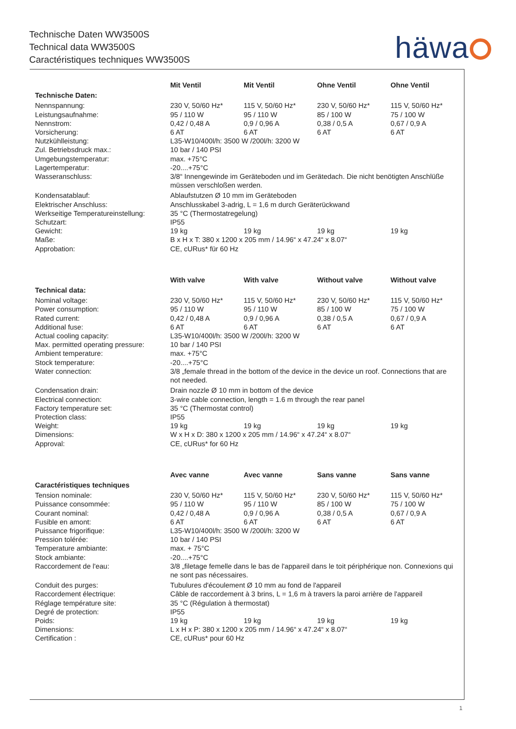Technische Daten WW3500S
Technical data WW3500S
Caractéristiques techniques WW3500S
häwa
| | Mit Ventil | Mit Ventil | Ohne Ventil | Ohne Ventil |
| --- | --- | --- | --- | --- |
| Technische Daten: | | | | |
| Nennspannung: | 230 V, 50/60 Hz* | 115 V, 50/60 Hz* | 230 V, 50/60 Hz* | 115 V, 50/60 Hz* |
| Leistungsaufnahme: | 95 / 110 W | 95 / 110 W | 85 / 100 W | 75 / 100 W |
| Nennstrom: | 0,42 / 0,48 A | 0,9 / 0,96 A | 0,38 / 0,5 A | 0,67 / 0,9 A |
| Vorsicherung: | 6 AT | 6 AT | 6 AT | 6 AT |
| Nutzkühlleistung: | L35-W10/400l/h: 3500 W /200l/h: 3200 W | | | |
| Zul. Betriebsdruck max.: | 10 bar / 140 PSI | | | |
| Umgebungstemperatur: | max. +75°C | | | |
| Lagertemperatur: | -20....+75°C | | | |
| Wasseranschluss: | 3/8“ Innengewinde im Geräteboden und im Gerätedach. Die nicht benötigten Anschlüße müssen verschloßen werden. | | | |
| Kondensatablauf: | Ablaufstutzen Ø 10 mm im Geräteboden | | | |
| Elektrischer Anschluss: | Anschlusskabel 3-adrig, L = 1,6 m durch Geräterückwand | | | |
| Werkseitige Temperatureinstellung: | 35 °C (Thermostatregelung) | | | |
| Schutzart: | IP55 | | | |
| Gewicht: | 19 kg | 19 kg | 19 kg | 19 kg |
| Maße: | B x H x T: 380 x 1200 x 205 mm / 14.96“ x 47.24“ x 8.07“ | | | |
| Approbation: | CE, cURus* für 60 Hz | | | |
| | With valve | With valve | Without valve | Without valve |
| --- | --- | --- | --- | --- |
| Technical data: | | | | |
| Nominal voltage: | 230 V, 50/60 Hz* | 115 V, 50/60 Hz* | 230 V, 50/60 Hz* | 115 V, 50/60 Hz* |
| Power consumption: | 95 / 110 W | 95 / 110 W | 85 / 100 W | 75 / 100 W |
| Rated current: | 0,42 / 0,48 A | 0,9 / 0,96 A | 0,38 / 0,5 A | 0,67 / 0,9 A |
| Additional fuse: | 6 AT | 6 AT | 6 AT | 6 AT |
| Actual cooling capacity: | L35-W10/400l/h: 3500 W /200l/h: 3200 W | | | |
| Max. permitted operating pressure: | 10 bar / 140 PSI | | | |
| Ambient temperature: | max. +75°C | | | |
| Stock temperature: | -20....+75°C | | | |
| Water connection: | 3/8 „female thread in the bottom of the device in the device un roof. Connections that are not needed. | | | |
| Condensation drain: | Drain nozzle Ø 10 mm in bottom of the device | | | |
| Electrical connection: | 3-wire cable connection, length = 1.6 m through the rear panel | | | |
| Factory temperature set: | 35 °C (Thermostat control) | | | |
| Protection class: | IP55 | | | |
| Weight: | 19 kg | 19 kg | 19 kg | 19 kg |
| Dimensions: | W x H x D: 380 x 1200 x 205 mm / 14.96“ x 47.24“ x 8.07“ | | | |
| Approval: | CE, cURus* for 60 Hz | | | |
| | Avec vanne | Avec vanne | Sans vanne | Sans vanne |
| --- | --- | --- | --- | --- |
| Caractéristiques techniques | | | | |
| Tension nominale: | 230 V, 50/60 Hz* | 115 V, 50/60 Hz* | 230 V, 50/60 Hz* | 115 V, 50/60 Hz* |
| Puissance consommée: | 95 / 110 W | 95 / 110 W | 85 / 100 W | 75 / 100 W |
| Courant nominal: | 0,42 / 0,48 A | 0,9 / 0,96 A | 0,38 / 0,5 A | 0,67 / 0,9 A |
| Fusible en amont: | 6 AT | 6 AT | 6 AT | 6 AT |
| Puissance frigorifique: | L35-W10/400l/h: 3500 W /200l/h: 3200 W | | | |
| Pression tolérée: | 10 bar / 140 PSI | | | |
| Temperature ambiante: | max. + 75°C | | | |
| Stock ambiante: | -20....+75°C | | | |
| Raccordement de l'eau: | 3/8 „filetage femelle dans le bas de l'appareil dans le toit périphérique non. Connexions qui ne sont pas nécessaires. | | | |
| Conduit des purges: | Tubulures d'écoulement Ø 10 mm au fond de l'appareil | | | |
| Raccordement électrique: | Câble de raccordement à 3 brins, L = 1,6 m à travers la paroi arrière de l'appareil | | | |
| Réglage température site: | 35 °C (Régulation à thermostat) | | | |
| Degré de protection: | IP55 | | | |
| Poids: | 19 kg | 19 kg | 19 kg | 19 kg |
| Dimensions: | L x H x P: 380 x 1200 x 205 mm / 14.96“ x 47.24“ x 8.07“ | | | |
| Certification : | CE, cURus* pour 60 Hz | | | |
1